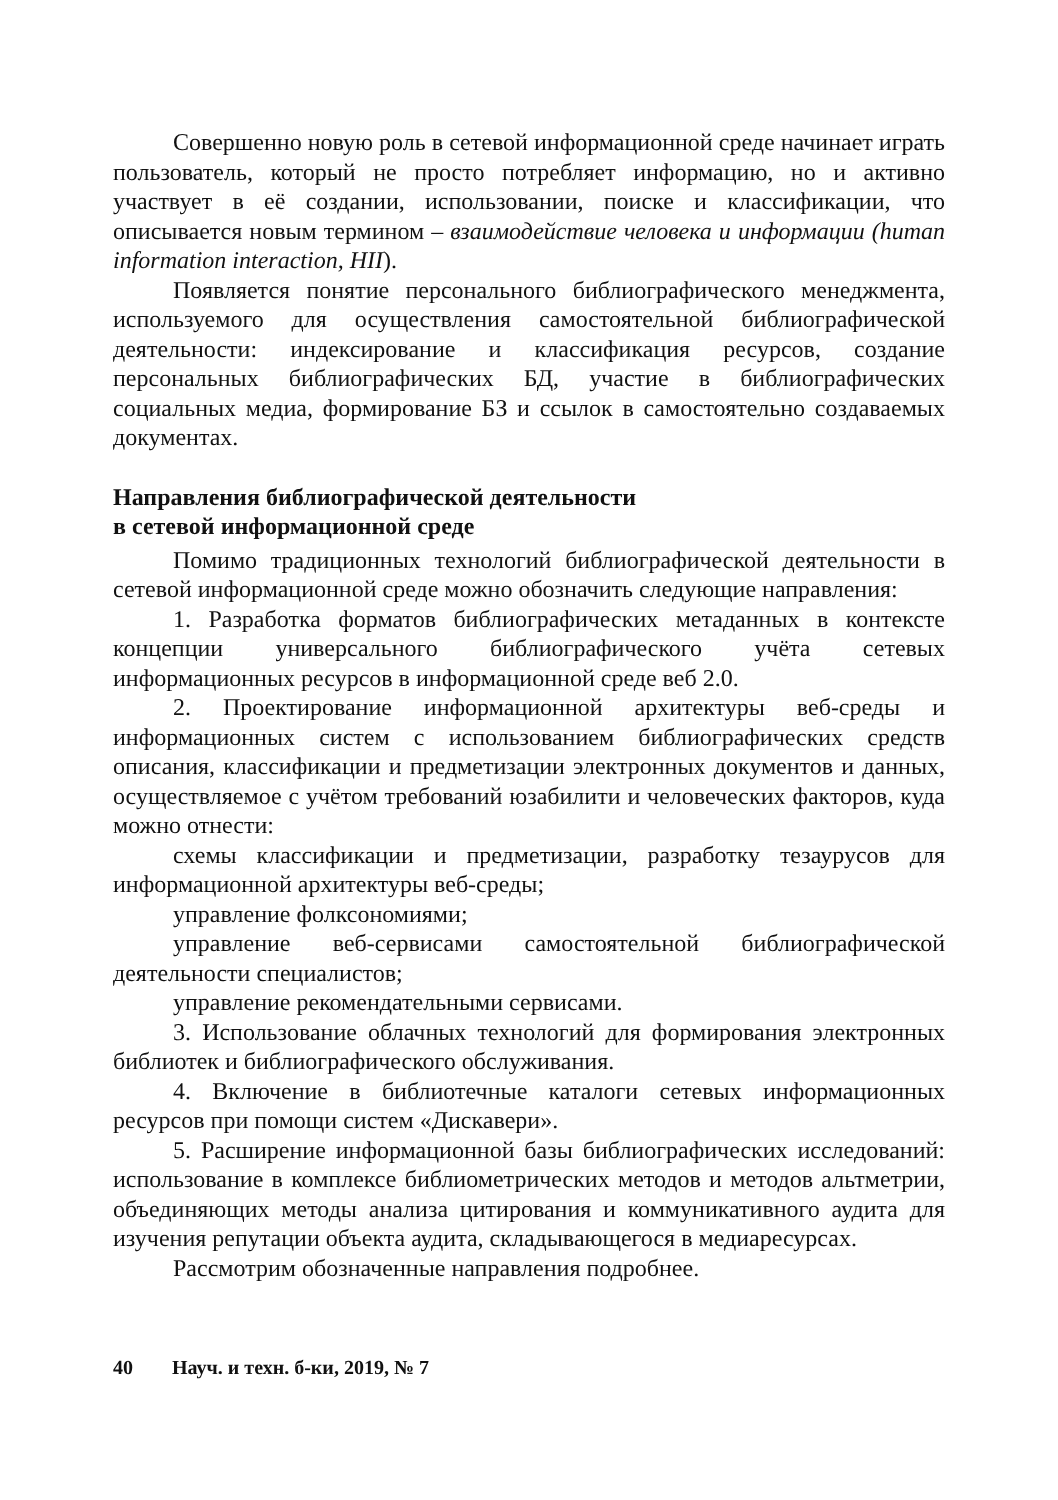Совершенно новую роль в сетевой информационной среде начинает играть пользователь, который не просто потребляет информацию, но и активно участвует в её создании, использовании, поиске и классификации, что описывается новым термином – взаимодействие человека и информации (human information interaction, HII).
Появляется понятие персонального библиографического менеджмента, используемого для осуществления самостоятельной библиографической деятельности: индексирование и классификация ресурсов, создание персональных библиографических БД, участие в библиографических социальных медиа, формирование БЗ и ссылок в самостоятельно создаваемых документах.
Направления библиографической деятельности
в сетевой информационной среде
Помимо традиционных технологий библиографической деятельности в сетевой информационной среде можно обозначить следующие направления:
1. Разработка форматов библиографических метаданных в контексте концепции универсального библиографического учёта сетевых информационных ресурсов в информационной среде веб 2.0.
2. Проектирование информационной архитектуры веб-среды и информационных систем с использованием библиографических средств описания, классификации и предметизации электронных документов и данных, осуществляемое с учётом требований юзабилити и человеческих факторов, куда можно отнести:
схемы классификации и предметизации, разработку тезаурусов для информационной архитектуры веб-среды;
управление фолксономиями;
управление веб-сервисами самостоятельной библиографической деятельности специалистов;
управление рекомендательными сервисами.
3. Использование облачных технологий для формирования электронных библиотек и библиографического обслуживания.
4. Включение в библиотечные каталоги сетевых информационных ресурсов при помощи систем «Дискавери».
5. Расширение информационной базы библиографических исследований: использование в комплексе библиометрических методов и методов альтметрии, объединяющих методы анализа цитирования и коммуникативного аудита для изучения репутации объекта аудита, складывающегося в медиаресурсах.
Рассмотрим обозначенные направления подробнее.
40 Науч. и техн. б-ки, 2019, № 7